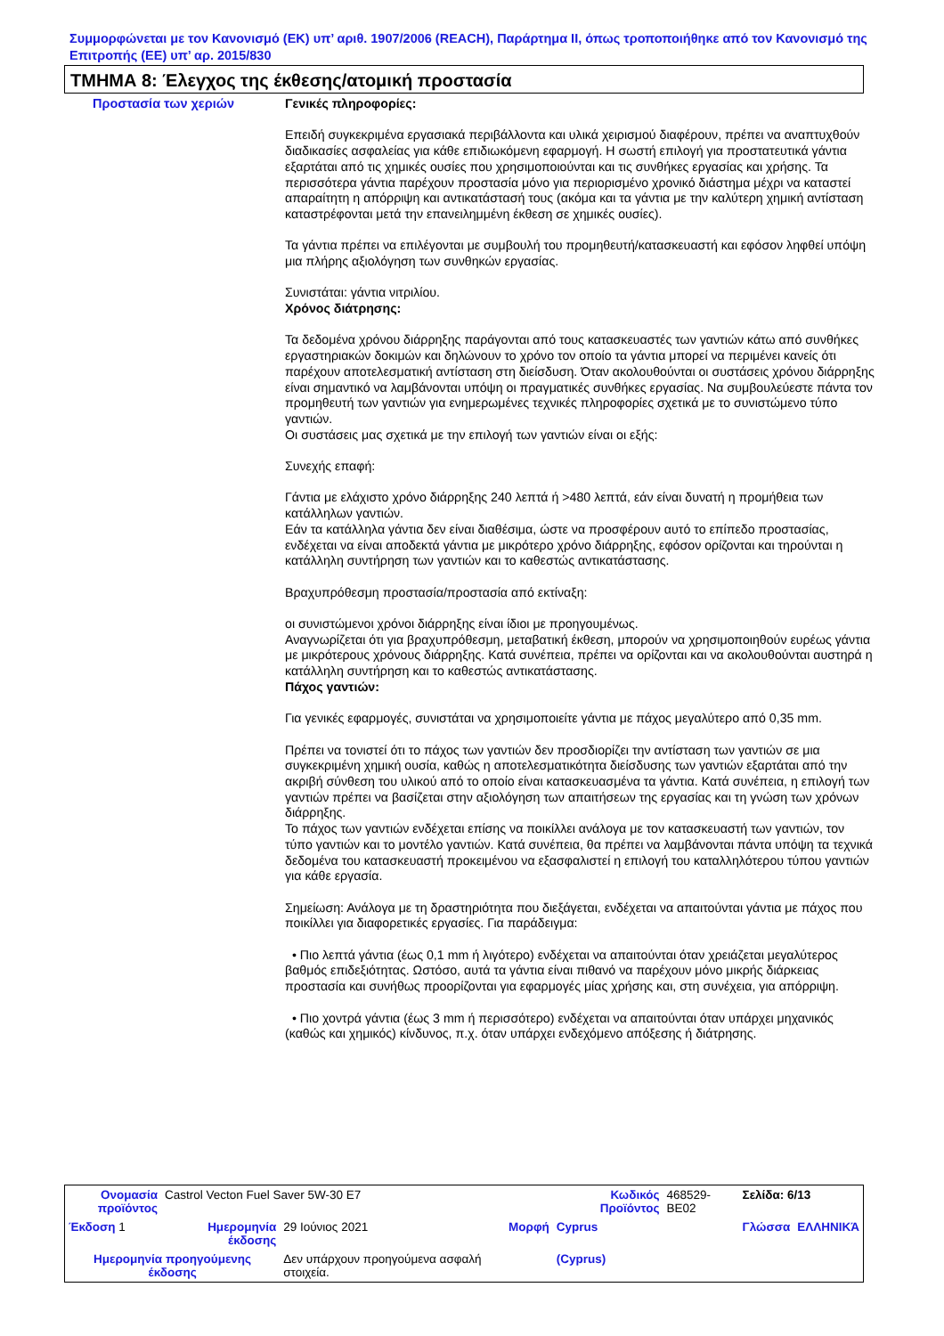Συμμορφώνεται με τον Κανονισμό (ΕΚ) υπ’ αριθ. 1907/2006 (REACH), Παράρτημα II, όπως τροποποιήθηκε από τον Κανονισμό της Επιτροπής (ΕΕ) υπ’ αρ. 2015/830
ΤΜΗΜΑ 8: Έλεγχος της έκθεσης/ατομική προστασία
Προστασία των χεριών
Γενικές πληροφορίες:
Επειδή συγκεκριμένα εργασιακά περιβάλλοντα και υλικά χειρισμού διαφέρουν, πρέπει να αναπτυχθούν διαδικασίες ασφαλείας για κάθε επιδιωκόμενη εφαρμογή. Η σωστή επιλογή για προστατευτικά γάντια εξαρτάται από τις χημικές ουσίες που χρησιμοποιούνται και τις συνθήκες εργασίας και χρήσης. Τα περισσότερα γάντια παρέχουν προστασία μόνο για περιορισμένο χρονικό διάστημα μέχρι να καταστεί απαραίτητη η απόρριψη και αντικατάστασή τους (ακόμα και τα γάντια με την καλύτερη χημική αντίσταση καταστρέφονται μετά την επανειλημμένη έκθεση σε χημικές ουσίες).
Τα γάντια πρέπει να επιλέγονται με συμβουλή του προμηθευτή/κατασκευαστή και εφόσον ληφθεί υπόψη μια πλήρης αξιολόγηση των συνθηκών εργασίας.
Συνιστάται: γάντια νιτριλίου.
Χρόνος διάτρησης:
Τα δεδομένα χρόνου διάρρηξης παράγονται από τους κατασκευαστές των γαντιών κάτω από συνθήκες εργαστηριακών δοκιμών και δηλώνουν το χρόνο τον οποίο τα γάντια μπορεί να περιμένει κανείς ότι παρέχουν αποτελεσματική αντίσταση στη διείσδυση. Όταν ακολουθούνται οι συστάσεις χρόνου διάρρηξης είναι σημαντικό να λαμβάνονται υπόψη οι πραγματικές συνθήκες εργασίας. Να συμβουλεύεστε πάντα τον προμηθευτή των γαντιών για ενημερωμένες τεχνικές πληροφορίες σχετικά με το συνιστώμενο τύπο γαντιών.
Οι συστάσεις μας σχετικά με την επιλογή των γαντιών είναι οι εξής:
Συνεχής επαφή:
Γάντια με ελάχιστο χρόνο διάρρηξης 240 λεπτά ή >480 λεπτά, εάν είναι δυνατή η προμήθεια των κατάλληλων γαντιών.
Εάν τα κατάλληλα γάντια δεν είναι διαθέσιμα, ώστε να προσφέρουν αυτό το επίπεδο προστασίας, ενδέχεται να είναι αποδεκτά γάντια με μικρότερο χρόνο διάρρηξης, εφόσον ορίζονται και τηρούνται η κατάλληλη συντήρηση των γαντιών και το καθεστώς αντικατάστασης.
Βραχυπρόθεσμη προστασία/προστασία από εκτίναξη:
οι συνιστώμενοι χρόνοι διάρρηξης είναι ίδιοι με προηγουμένως.
Αναγνωρίζεται ότι για βραχυπρόθεσμη, μεταβατική έκθεση, μπορούν να χρησιμοποιηθούν ευρέως γάντια με μικρότερους χρόνους διάρρηξης. Κατά συνέπεια, πρέπει να ορίζονται και να ακολουθούνται αυστηρά η κατάλληλη συντήρηση και το καθεστώς αντικατάστασης.
Πάχος γαντιών:
Για γενικές εφαρμογές, συνιστάται να χρησιμοποιείτε γάντια με πάχος μεγαλύτερο από 0,35 mm.
Πρέπει να τονιστεί ότι το πάχος των γαντιών δεν προσδιορίζει την αντίσταση των γαντιών σε μια συγκεκριμένη χημική ουσία, καθώς η αποτελεσματικότητα διείσδυσης των γαντιών εξαρτάται από την ακριβή σύνθεση του υλικού από το οποίο είναι κατασκευασμένα τα γάντια. Κατά συνέπεια, η επιλογή των γαντιών πρέπει να βασίζεται στην αξιολόγηση των απαιτήσεων της εργασίας και τη γνώση των χρόνων διάρρηξης.
Το πάχος των γαντιών ενδέχεται επίσης να ποικίλλει ανάλογα με τον κατασκευαστή των γαντιών, τον τύπο γαντιών και το μοντέλο γαντιών. Κατά συνέπεια, θα πρέπει να λαμβάνονται πάντα υπόψη τα τεχνικά δεδομένα του κατασκευαστή προκειμένου να εξασφαλιστεί η επιλογή του καταλληλότερου τύπου γαντιών για κάθε εργασία.
Σημείωση: Ανάλογα με τη δραστηριότητα που διεξάγεται, ενδέχεται να απαιτούνται γάντια με πάχος που ποικίλλει για διαφορετικές εργασίες. Για παράδειγμα:
• Πιο λεπτά γάντια (έως 0,1 mm ή λιγότερο) ενδέχεται να απαιτούνται όταν χρειάζεται μεγαλύτερος βαθμός επιδεξιότητας. Ωστόσο, αυτά τα γάντια είναι πιθανό να παρέχουν μόνο μικρής διάρκειας προστασία και συνήθως προορίζονται για εφαρμογές μίας χρήσης και, στη συνέχεια, για απόρριψη.
• Πιο χοντρά γάντια (έως 3 mm ή περισσότερο) ενδέχεται να απαιτούνται όταν υπάρχει μηχανικός (καθώς και χημικός) κίνδυνος, π.χ. όταν υπάρχει ενδεχόμενο απόξεσης ή διάτρησης.
| Ονομασία προϊόντος | Castrol Vecton Fuel Saver 5W-30 E7 | | | Κωδικός Προϊόντος | 468529-BE02 | Σελίδα: 6/13 | |
| Έκδοση 1 | Ημερομηνία έκδοσης | 29 Ιούνιος 2021 | Μορφή | Cyprus | | Γλώσσα | ΕΛΛΗΝΙΚΆ |
| Ημερομηνία προηγούμενης έκδοσης | | Δεν υπάρχουν προηγούμενα ασφαλή στοιχεία. | | (Cyprus) | | | |